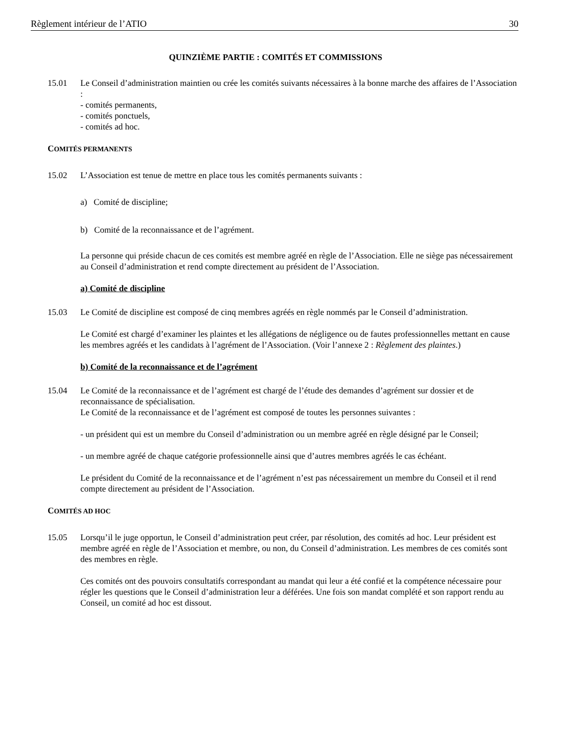Règlement intérieur de l’ATIO 30
QUINZIÈME PARTIE : COMITÉS ET COMMISSIONS
15.01 Le Conseil d’administration maintien ou crée les comités suivants nécessaires à la bonne marche des affaires de l’Association :
- comités permanents,
- comités ponctuels,
- comités ad hoc.
COMITÉS PERMANENTS
15.02 L’Association est tenue de mettre en place tous les comités permanents suivants :
a) Comité de discipline;
b) Comité de la reconnaissance et de l’agrément.
La personne qui préside chacun de ces comités est membre agréé en règle de l’Association. Elle ne siège pas nécessairement au Conseil d’administration et rend compte directement au président de l’Association.
a) Comité de discipline
15.03 Le Comité de discipline est composé de cinq membres agréés en règle nommés par le Conseil d’administration.
Le Comité est chargé d’examiner les plaintes et les allégations de négligence ou de fautes professionnelles mettant en cause les membres agréés et les candidats à l’agrément de l’Association. (Voir l’annexe 2 : Règlement des plaintes.)
b) Comité de la reconnaissance et de l’agrément
15.04 Le Comité de la reconnaissance et de l’agrément est chargé de l’étude des demandes d’agrément sur dossier et de reconnaissance de spécialisation.
Le Comité de la reconnaissance et de l’agrément est composé de toutes les personnes suivantes :
- un président qui est un membre du Conseil d’administration ou un membre agréé en règle désigné par le Conseil;
- un membre agréé de chaque catégorie professionnelle ainsi que d’autres membres agréés le cas échéant.
Le président du Comité de la reconnaissance et de l’agrément n’est pas nécessairement un membre du Conseil et il rend compte directement au président de l’Association.
COMITÉS AD HOC
15.05 Lorsqu’il le juge opportun, le Conseil d’administration peut créer, par résolution, des comités ad hoc. Leur président est membre agréé en règle de l’Association et membre, ou non, du Conseil d’administration. Les membres de ces comités sont des membres en règle.
Ces comités ont des pouvoirs consultatifs correspondant au mandat qui leur a été confié et la compétence nécessaire pour régler les questions que le Conseil d’administration leur a déférées. Une fois son mandat complété et son rapport rendu au Conseil, un comité ad hoc est dissout.